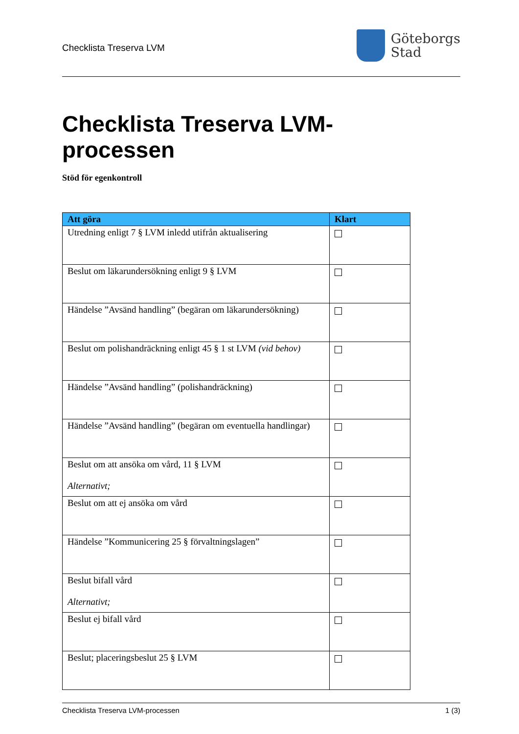Checklista Treserva LVM
Göteborgs
Stad
Checklista Treserva LVM-
processen
Stöd för egenkontroll
| Att göra | Klart |
| --- | --- |
| Utredning enligt 7 § LVM inledd utifrån aktualisering | |
| Beslut om läkarundersökning enligt 9 § LVM | |
| Händelse ”Avsänd handling” (begäran om läkarundersökning) | |
| Beslut om polishandräckning enligt 45 § 1 st LVM (vid behov) | |
| Händelse ”Avsänd handling” (polishandräckning) | |
| Händelse ”Avsänd handling” (begäran om eventuella handlingar) | |
| Beslut om att ansöka om vård, 11 § LVM Alternativt; | |
| Beslut om att ej ansöka om vård | |
| Händelse ”Kommunicering 25 § förvaltningslagen” | |
| Beslut bifall vård Alternativt; | |
| Beslut ej bifall vård | |
| Beslut; placeringsbeslut 25 § LVM | |
Checklista Treserva LVM-processen 1 (3)